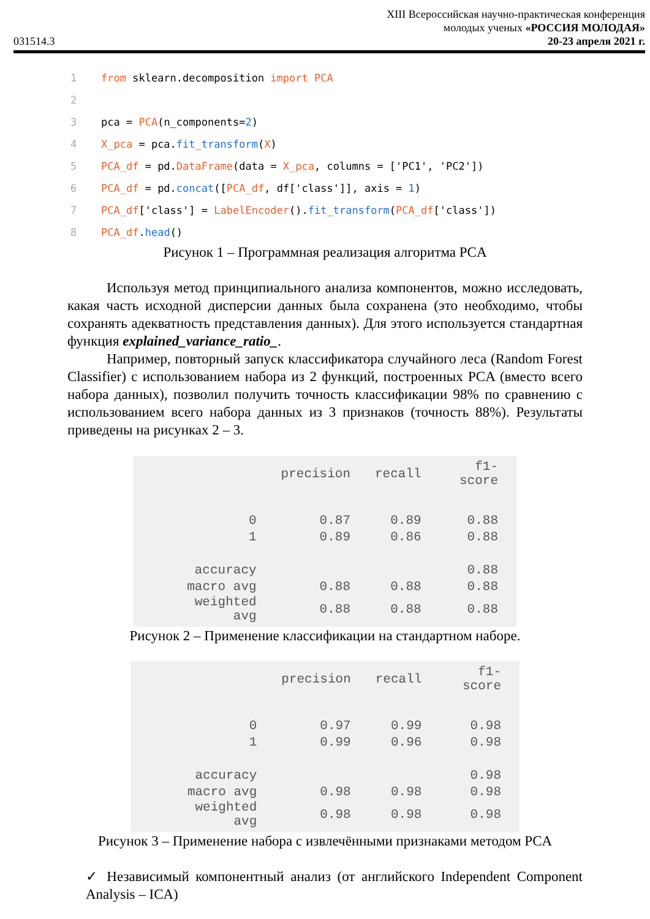031514.3
XIII Всероссийская научно-практическая конференция
молодых ученых «РОССИЯ МОЛОДАЯ»
20-23 апреля 2021 г.
1 from sklearn.decomposition import PCA
2
3 pca = PCA(n_components=2)
4 X_pca = pca.fit_transform(X)
5 PCA_df = pd.DataFrame(data = X_pca, columns = ['PC1', 'PC2'])
6 PCA_df = pd.concat([PCA_df, df['class']], axis = 1)
7 PCA_df['class'] = LabelEncoder().fit_transform(PCA_df['class'])
8 PCA_df.head()
Рисунок 1 – Программная реализация алгоритма PCA
Используя метод принципиального анализа компонентов, можно исследовать, какая часть исходной дисперсии данных была сохранена (это необходимо, чтобы сохранять адекватность представления данных). Для этого используется стандартная функция explained_variance_ratio_.
Например, повторный запуск классификатора случайного леса (Random Forest Classifier) с использованием набора из 2 функций, построенных PCA (вместо всего набора данных), позволил получить точность классификации 98% по сравнению с использованием всего набора данных из 3 признаков (точность 88%). Результаты приведены на рисунках 2 – 3.
| | precision | recall | f1-score |
| --- | --- | --- | --- |
| 0 | 0.87 | 0.89 | 0.88 |
| 1 | 0.89 | 0.86 | 0.88 |
| accuracy | | | 0.88 |
| macro avg | 0.88 | 0.88 | 0.88 |
| weighted avg | 0.88 | 0.88 | 0.88 |
Рисунок 2 – Применение классификации на стандартном наборе.
| | precision | recall | f1-score |
| --- | --- | --- | --- |
| 0 | 0.97 | 0.99 | 0.98 |
| 1 | 0.99 | 0.96 | 0.98 |
| accuracy | | | 0.98 |
| macro avg | 0.98 | 0.98 | 0.98 |
| weighted avg | 0.98 | 0.98 | 0.98 |
Рисунок 3 – Применение набора с извлечёнными признаками методом PCA
✓ Независимый компонентный анализ (от английского Independent Component Analysis – ICA)